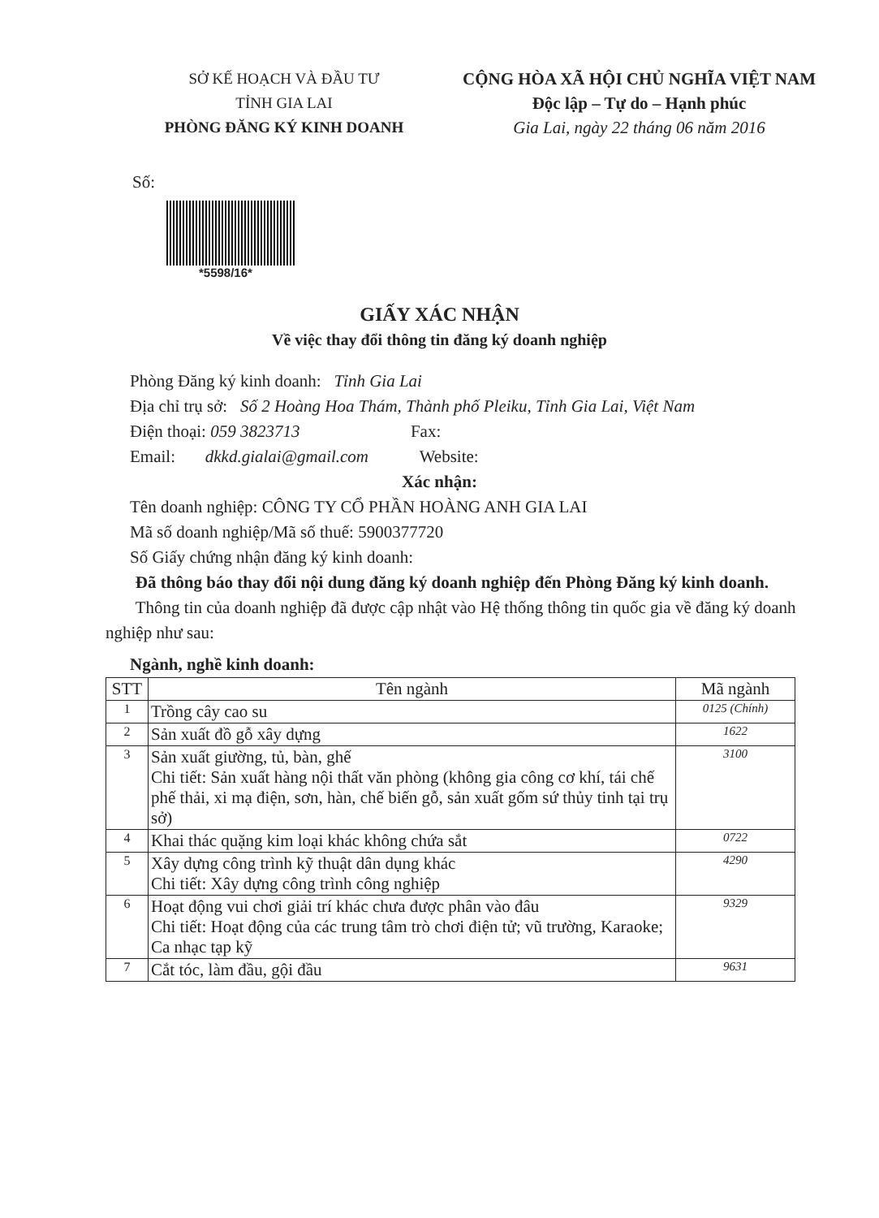SỞ KẾ HOẠCH VÀ ĐẦU TƯ
TỈNH GIA LAI
PHÒNG ĐĂNG KÝ KINH DOANH
CỘNG HÒA XÃ HỘI CHỦ NGHĨA VIỆT NAM
Độc lập – Tự do – Hạnh phúc
Gia Lai, ngày 22 tháng 06 năm 2016
Số:
*5598/16*
GIẤY XÁC NHẬN
Về việc thay đổi thông tin đăng ký doanh nghiệp
Phòng Đăng ký kinh doanh: Tỉnh Gia Lai
Địa chỉ trụ sở: Số 2 Hoàng Hoa Thám, Thành phố Pleiku, Tỉnh Gia Lai, Việt Nam
Điện thoại: 059 3823713 Fax:
Email: dkkd.gialai@gmail.com Website:
Xác nhận:
Tên doanh nghiệp: CÔNG TY CỔ PHẦN HOÀNG ANH GIA LAI
Mã số doanh nghiệp/Mã số thuế: 5900377720
Số Giấy chứng nhận đăng ký kinh doanh:
Đã thông báo thay đổi nội dung đăng ký doanh nghiệp đến Phòng Đăng ký kinh doanh.
Thông tin của doanh nghiệp đã được cập nhật vào Hệ thống thông tin quốc gia về đăng ký doanh nghiệp như sau:
Ngành, nghề kinh doanh:
| STT | Tên ngành | Mã ngành |
| --- | --- | --- |
| 1 | Trồng cây cao su | 0125 (Chính) |
| 2 | Sản xuất đồ gỗ xây dựng | 1622 |
| 3 | Sản xuất giường, tủ, bàn, ghế Chi tiết: Sản xuất hàng nội thất văn phòng (không gia công cơ khí, tái chế phế thải, xi mạ điện, sơn, hàn, chế biến gỗ, sản xuất gốm sứ thủy tinh tại trụ sở) | 3100 |
| 4 | Khai thác quặng kim loại khác không chứa sắt | 0722 |
| 5 | Xây dựng công trình kỹ thuật dân dụng khác Chi tiết: Xây dựng công trình công nghiệp | 4290 |
| 6 | Hoạt động vui chơi giải trí khác chưa được phân vào đâu Chi tiết: Hoạt động của các trung tâm trò chơi điện tử; vũ trường, Karaoke; Ca nhạc tạp kỹ | 9329 |
| 7 | Cắt tóc, làm đầu, gội đầu | 9631 |